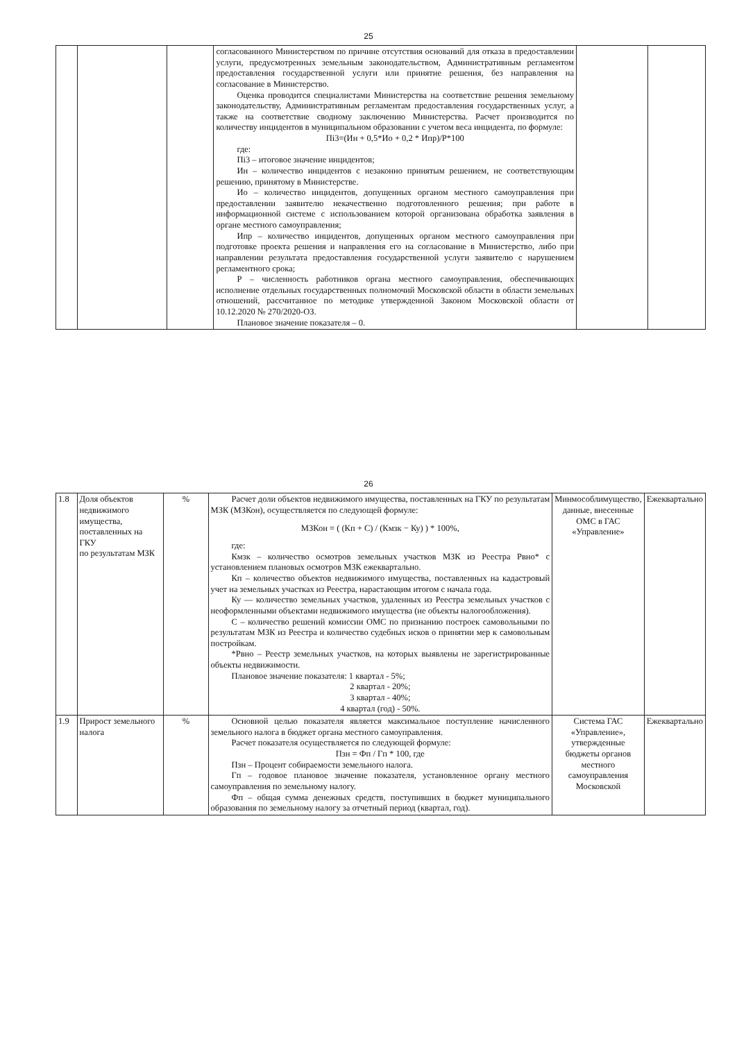25
| | | | согласованного Министерством по причине отсутствия оснований для отказа в предоставлении услуги, предусмотренных земельным законодательством, Административным регламентом предоставления государственной услуги или принятие решения, без направления на согласование в Министерство. Оценка проводится специалистами Министерства на соответствие решения земельному законодательству, Административным регламентам предоставления государственных услуг, а также на соответствие сводному заключению Министерства. Расчет производится по количеству инцидентов в муниципальном образовании с учетом веса инцидента, по формуле: Пi3=(Ин + 0,5*Ио + 0,2 * Ипр)/Р*100 где: Пi3 – итоговое значение инцидентов; Ин – количество инцидентов с незаконно принятым решением, не соответствующим решению, принятому в Министерстве. Ио – количество инцидентов, допущенных органом местного самоуправления при предоставлении заявителю некачественно подготовленного решения; при работе в информационной системе с использованием которой организована обработка заявления в органе местного самоуправления; Ипр – количество инцидентов, допущенных органом местного самоуправления при подготовке проекта решения и направления его на согласование в Министерство, либо при направлении результата предоставления государственной услуги заявителю с нарушением регламентного срока; Р – численность работников органа местного самоуправления, обеспечивающих исполнение отдельных государственных полномочий Московской области в области земельных отношений, рассчитанное по методике утвержденной Законом Московской области от 10.12.2020 № 270/2020-ОЗ. Плановое значение показателя – 0. | | |
26
| 1.8 | Доля объектов недвижимого имущества, поставленных на ГКУ по результатам МЗК | % | Расчет доли объектов недвижимого имущества, поставленных на ГКУ по результатам МЗК (МЗКон), осуществляется по следующей формуле: МЗКон = ( (Кп + С) / (Кмзк − Ку) ) * 100%, где: Кмзк – количество осмотров земельных участков МЗК из Реестра Рвно* с установлением плановых осмотров МЗК ежеквартально. Кп – количество объектов недвижимого имущества, поставленных на кадастровый учет на земельных участках из Реестра, нарастающим итогом с начала года. Ку — количество земельных участков, удаленных из Реестра земельных участков с неоформленными объектами недвижимого имущества (не объекты налогообложения). С – количество решений комиссии ОМС по признанию построек самовольными по результатам МЗК из Реестра и количество судебных исков о принятии мер к самовольным постройкам. *Рвно – Реестр земельных участков, на которых выявлены не зарегистрированные объекты недвижимости. Плановое значение показателя: 1 квартал - 5%; 2 квартал - 20%; 3 квартал - 40%; 4 квартал (год) - 50%. | Минмособлимущество, данные, внесенные ОМС в ГАС «Управление» | Ежеквартально |
| 1.9 | Прирост земельного налога | % | Основной целью показателя является максимальное поступление начисленного земельного налога в бюджет органа местного самоуправления. Расчет показателя осуществляется по следующей формуле: Пзн = Фп / Гп * 100, где Пзн – Процент собираемости земельного налога. Гп – годовое плановое значение показателя, установленное органу местного самоуправления по земельному налогу. Фп – общая сумма денежных средств, поступивших в бюджет муниципального образования по земельному налогу за отчетный период (квартал, год). | Система ГАС «Управление», утвержденные бюджеты органов местного самоуправления Московской | Ежеквартально |